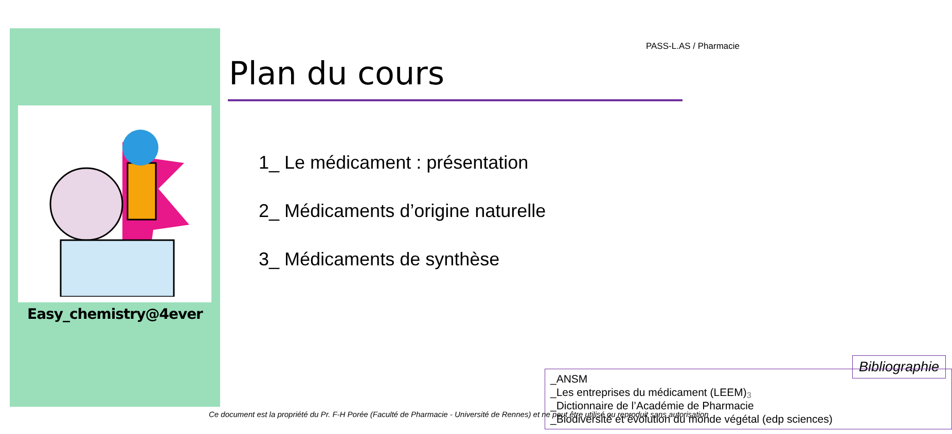Easy_chemistry@4ever
PASS-L.AS / Pharmacie
Plan du cours
1_ Le médicament : présentation
2_ Médicaments d’origine naturelle
3_ Médicaments de synthèse
Bibliographie
_ANSM
_Les entreprises du médicament (LEEM)
_Dictionnaire de l’Académie de Pharmacie
_Biodiversité et évolution du monde végétal (edp sciences)
3
Ce document est la propriété du Pr. F-H Porée (Faculté de Pharmacie - Université de Rennes) et ne peut être utilisé ou reproduit sans autorisation